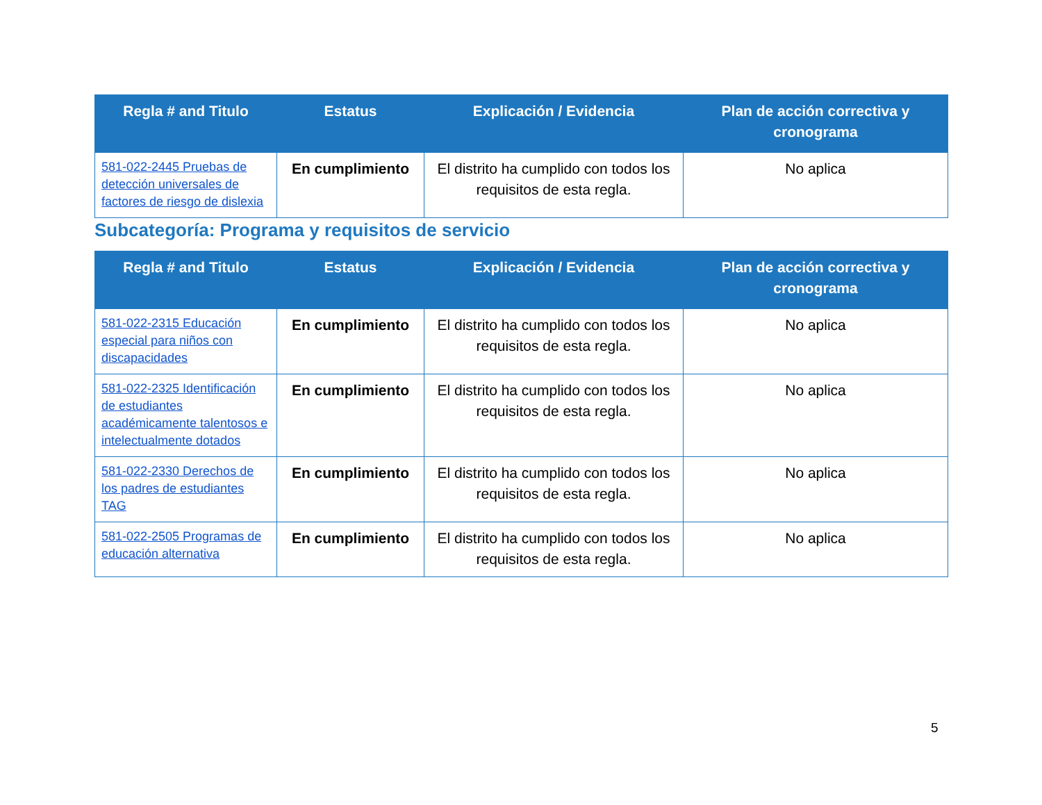| Regla # and Titulo | Estatus | Explicación / Evidencia | Plan de acción correctiva y cronograma |
| --- | --- | --- | --- |
| 581-022-2445 Pruebas de detección universales de factores de riesgo de dislexia | En cumplimiento | El distrito ha cumplido con todos los requisitos de esta regla. | No aplica |
Subcategoría: Programa y requisitos de servicio
| Regla # and Titulo | Estatus | Explicación / Evidencia | Plan de acción correctiva y cronograma |
| --- | --- | --- | --- |
| 581-022-2315 Educación especial para niños con discapacidades | En cumplimiento | El distrito ha cumplido con todos los requisitos de esta regla. | No aplica |
| 581-022-2325 Identificación de estudiantes académicamente talentosos e intelectualmente dotados | En cumplimiento | El distrito ha cumplido con todos los requisitos de esta regla. | No aplica |
| 581-022-2330 Derechos de los padres de estudiantes TAG | En cumplimiento | El distrito ha cumplido con todos los requisitos de esta regla. | No aplica |
| 581-022-2505 Programas de educación alternativa | En cumplimiento | El distrito ha cumplido con todos los requisitos de esta regla. | No aplica |
5